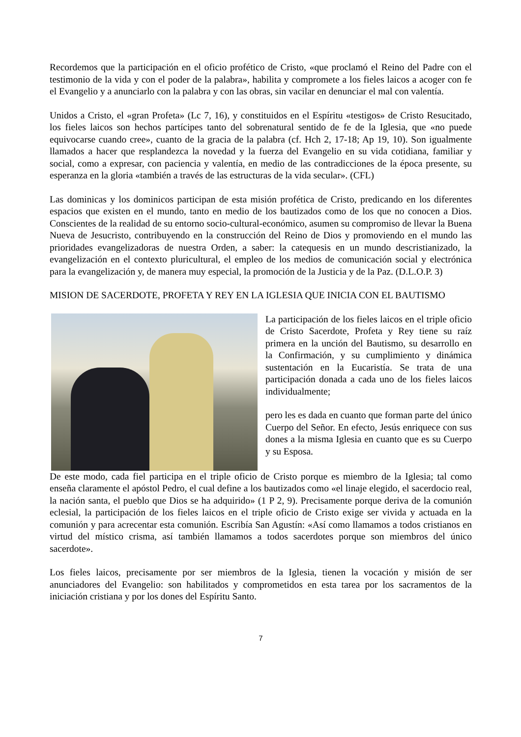Recordemos que la participación en el oficio profético de Cristo, «que proclamó el Reino del Padre con el testimonio de la vida y con el poder de la palabra», habilita y compromete a los fieles laicos a acoger con fe el Evangelio y a anunciarlo con la palabra y con las obras, sin vacilar en denunciar el mal con valentía.
Unidos a Cristo, el «gran Profeta» (Lc 7, 16), y constituidos en el Espíritu «testigos» de Cristo Resucitado, los fieles laicos son hechos partícipes tanto del sobrenatural sentido de fe de la Iglesia, que «no puede equivocarse cuando cree», cuanto de la gracia de la palabra (cf. Hch 2, 17-18; Ap 19, 10). Son igualmente llamados a hacer que resplandezca la novedad y la fuerza del Evangelio en su vida cotidiana, familiar y social, como a expresar, con paciencia y valentía, en medio de las contradicciones de la época presente, su esperanza en la gloria «también a través de las estructuras de la vida secular». (CFL)
Las dominicas y los dominicos participan de esta misión profética de Cristo, predicando en los diferentes espacios que existen en el mundo, tanto en medio de los bautizados como de los que no conocen a Dios. Conscientes de la realidad de su entorno socio-cultural-económico, asumen su compromiso de llevar la Buena Nueva de Jesucristo, contribuyendo en la construcción del Reino de Dios y promoviendo en el mundo las prioridades evangelizadoras de nuestra Orden, a saber: la catequesis en un mundo descristianizado, la evangelización en el contexto pluricultural, el empleo de los medios de comunicación social y electrónica para la evangelización y, de manera muy especial, la promoción de la Justicia y de la Paz. (D.L.O.P. 3)
MISION DE SACERDOTE, PROFETA Y REY EN LA IGLESIA QUE INICIA CON EL BAUTISMO
La participación de los fieles laicos en el triple oficio de Cristo Sacerdote, Profeta y Rey tiene su raíz primera en la unción del Bautismo, su desarrollo en la Confirmación, y su cumplimiento y dinámica sustentación en la Eucaristía. Se trata de una participación donada a cada uno de los fieles laicos individualmente;
pero les es dada en cuanto que forman parte del único Cuerpo del Señor. En efecto, Jesús enriquece con sus dones a la misma Iglesia en cuanto que es su Cuerpo y su Esposa.
De este modo, cada fiel participa en el triple oficio de Cristo porque es miembro de la Iglesia; tal como enseña claramente el apóstol Pedro, el cual define a los bautizados como «el linaje elegido, el sacerdocio real, la nación santa, el pueblo que Dios se ha adquirido» (1 P 2, 9). Precisamente porque deriva de la comunión eclesial, la participación de los fieles laicos en el triple oficio de Cristo exige ser vivida y actuada en la comunión y para acrecentar esta comunión. Escribía San Agustín: «Así como llamamos a todos cristianos en virtud del místico crisma, así también llamamos a todos sacerdotes porque son miembros del único sacerdote».
Los fieles laicos, precisamente por ser miembros de la Iglesia, tienen la vocación y misión de ser anunciadores del Evangelio: son habilitados y comprometidos en esta tarea por los sacramentos de la iniciación cristiana y por los dones del Espíritu Santo.
7